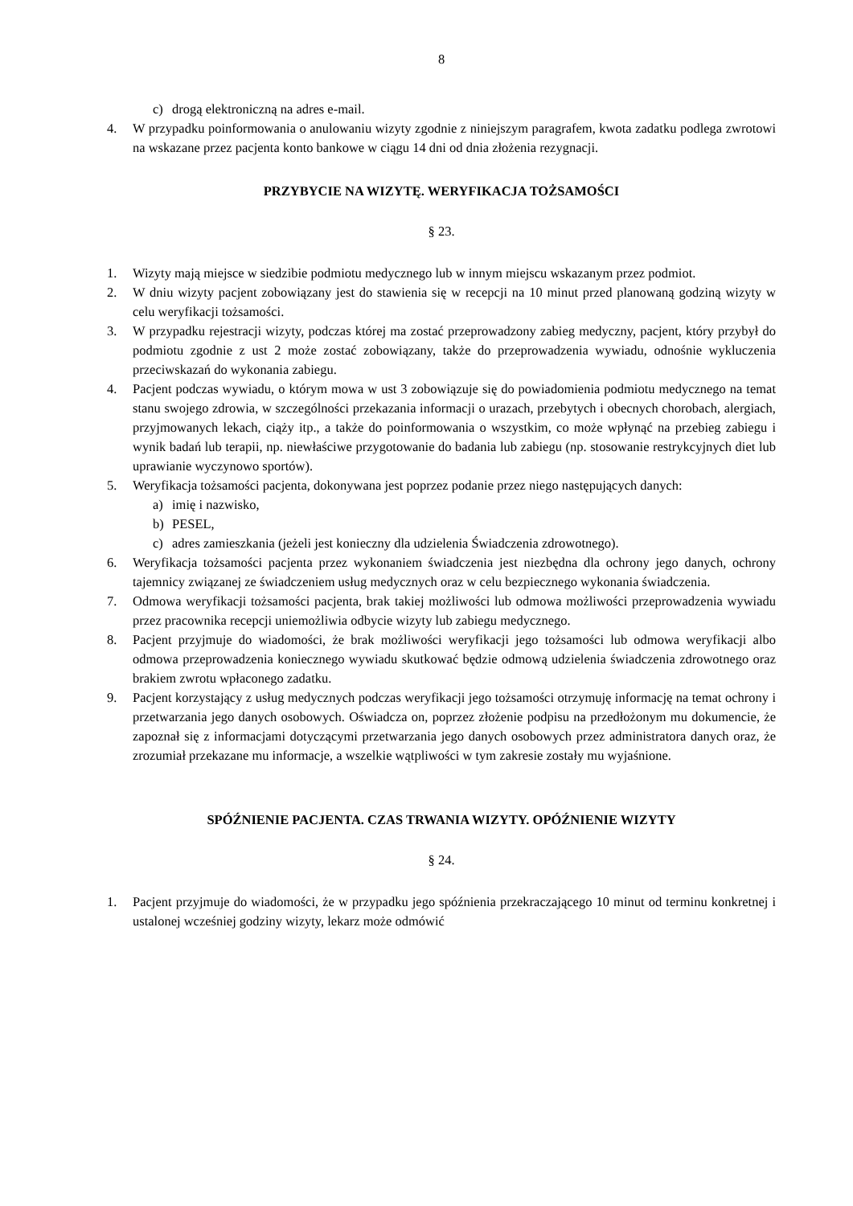8
c) drogą elektroniczną na adres e-mail.
4. W przypadku poinformowania o anulowaniu wizyty zgodnie z niniejszym paragrafem, kwota zadatku podlega zwrotowi na wskazane przez pacjenta konto bankowe w ciągu 14 dni od dnia złożenia rezygnacji.
PRZYBYCIE NA WIZYTĘ. WERYFIKACJA TOŻSAMOŚCI
§ 23.
1. Wizyty mają miejsce w siedzibie podmiotu medycznego lub w innym miejscu wskazanym przez podmiot.
2. W dniu wizyty pacjent zobowiązany jest do stawienia się w recepcji na 10 minut przed planowaną godziną wizyty w celu weryfikacji tożsamości.
3. W przypadku rejestracji wizyty, podczas której ma zostać przeprowadzony zabieg medyczny, pacjent, który przybył do podmiotu zgodnie z ust 2 może zostać zobowiązany, także do przeprowadzenia wywiadu, odnośnie wykluczenia przeciwskazań do wykonania zabiegu.
4. Pacjent podczas wywiadu, o którym mowa w ust 3 zobowiązuje się do powiadomienia podmiotu medycznego na temat stanu swojego zdrowia, w szczególności przekazania informacji o urazach, przebytych i obecnych chorobach, alergiach, przyjmowanych lekach, ciąży itp., a także do poinformowania o wszystkim, co może wpłynąć na przebieg zabiegu i wynik badań lub terapii, np. niewłaściwe przygotowanie do badania lub zabiegu (np. stosowanie restrykcyjnych diet lub uprawianie wyczynowo sportów).
5. Weryfikacja tożsamości pacjenta, dokonywana jest poprzez podanie przez niego następujących danych:
a) imię i nazwisko,
b) PESEL,
c) adres zamieszkania (jeżeli jest konieczny dla udzielenia Świadczenia zdrowotnego).
6. Weryfikacja tożsamości pacjenta przez wykonaniem świadczenia jest niezbędna dla ochrony jego danych, ochrony tajemnicy związanej ze świadczeniem usług medycznych oraz w celu bezpiecznego wykonania świadczenia.
7. Odmowa weryfikacji tożsamości pacjenta, brak takiej możliwości lub odmowa możliwości przeprowadzenia wywiadu przez pracownika recepcji uniemożliwia odbycie wizyty lub zabiegu medycznego.
8. Pacjent przyjmuje do wiadomości, że brak możliwości weryfikacji jego tożsamości lub odmowa weryfikacji albo odmowa przeprowadzenia koniecznego wywiadu skutkować będzie odmową udzielenia świadczenia zdrowotnego oraz brakiem zwrotu wpłaconego zadatku.
9. Pacjent korzystający z usług medycznych podczas weryfikacji jego tożsamości otrzymuję informację na temat ochrony i przetwarzania jego danych osobowych. Oświadcza on, poprzez złożenie podpisu na przedłożonym mu dokumencie, że zapoznał się z informacjami dotyczącymi przetwarzania jego danych osobowych przez administratora danych oraz, że zrozumiał przekazane mu informacje, a wszelkie wątpliwości w tym zakresie zostały mu wyjaśnione.
SPÓŹNIENIE PACJENTA. CZAS TRWANIA WIZYTY. OPÓŹNIENIE WIZYTY
§ 24.
1. Pacjent przyjmuje do wiadomości, że w przypadku jego spóźnienia przekraczającego 10 minut od terminu konkretnej i ustalonej wcześniej godziny wizyty, lekarz może odmówić